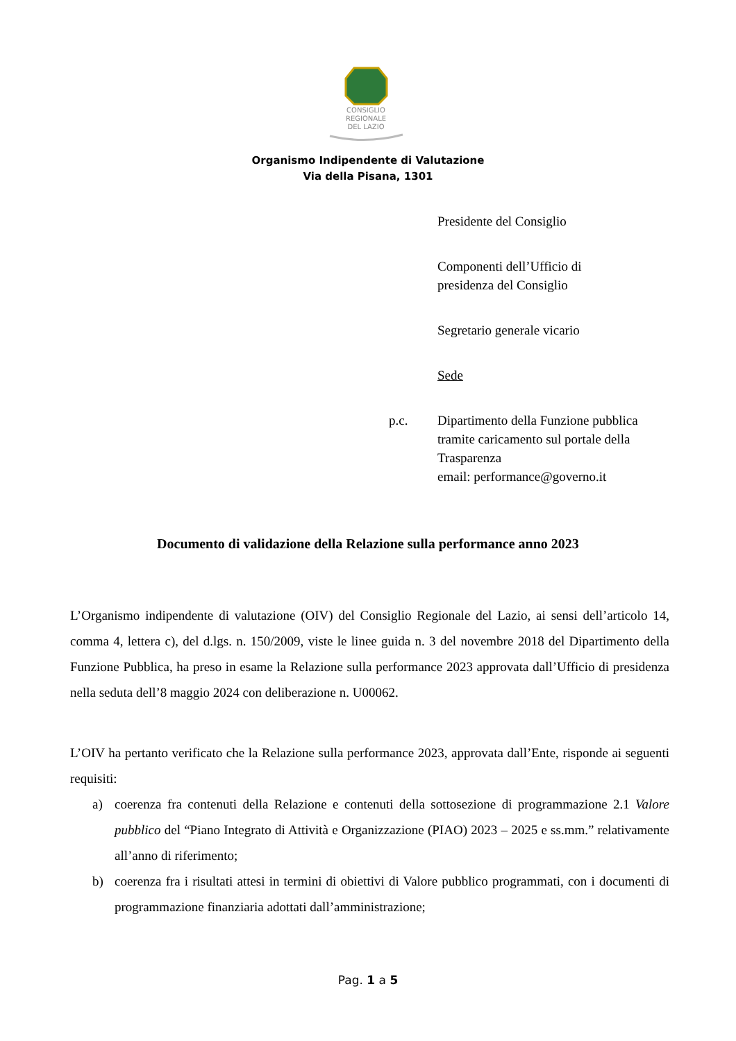CONSIGLIO
REGIONALE
DEL LAZIO
Organismo Indipendente di Valutazione
Via della Pisana, 1301
Presidente del Consiglio
Componenti dell’Ufficio di
presidenza del Consiglio
Segretario generale vicario
Sede
p.c. Dipartimento della Funzione pubblica
tramite caricamento sul portale della
Trasparenza
email: performance@governo.it
Documento di validazione della Relazione sulla performance anno 2023
L’Organismo indipendente di valutazione (OIV) del Consiglio Regionale del Lazio, ai sensi dell’articolo 14, comma 4, lettera c), del d.lgs. n. 150/2009, viste le linee guida n. 3 del novembre 2018 del Dipartimento della Funzione Pubblica, ha preso in esame la Relazione sulla performance 2023 approvata dall’Ufficio di presidenza nella seduta dell’8 maggio 2024 con deliberazione n. U00062.
L’OIV ha pertanto verificato che la Relazione sulla performance 2023, approvata dall’Ente, risponde ai seguenti requisiti:
a) coerenza fra contenuti della Relazione e contenuti della sottosezione di programmazione 2.1 Valore pubblico del “Piano Integrato di Attività e Organizzazione (PIAO) 2023 – 2025 e ss.mm.” relativamente all’anno di riferimento;
b) coerenza fra i risultati attesi in termini di obiettivi di Valore pubblico programmati, con i documenti di programmazione finanziaria adottati dall’amministrazione;
Pag. 1 a 5